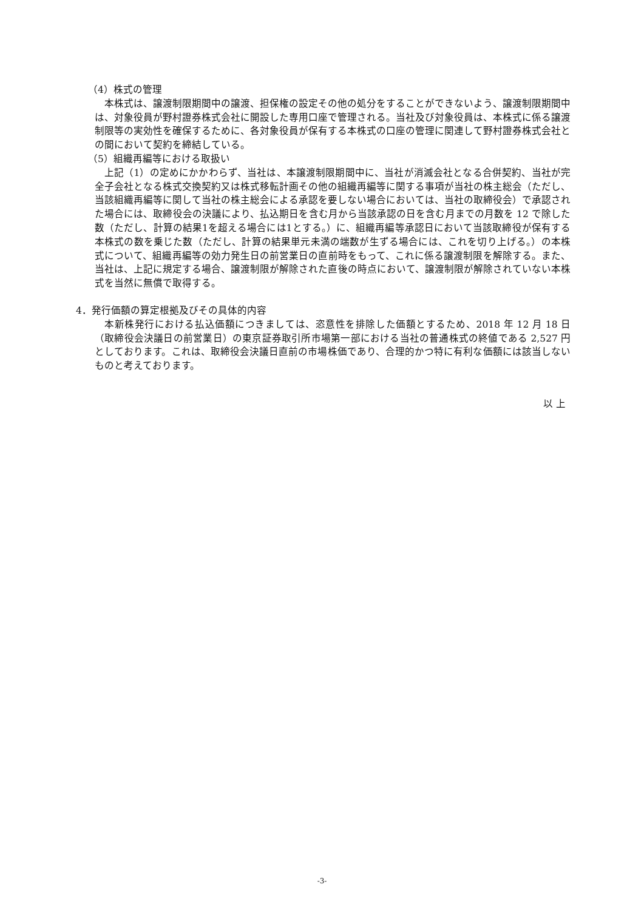（4）株式の管理
本株式は、譲渡制限期間中の譲渡、担保権の設定その他の処分をすることができないよう、譲渡制限期間中は、対象役員が野村證券株式会社に開設した専用口座で管理される。当社及び対象役員は、本株式に係る譲渡制限等の実効性を確保するために、各対象役員が保有する本株式の口座の管理に関連して野村證券株式会社との間において契約を締結している。
（5）組織再編等における取扱い
上記（1）の定めにかかわらず、当社は、本譲渡制限期間中に、当社が消滅会社となる合併契約、当社が完全子会社となる株式交換契約又は株式移転計画その他の組織再編等に関する事項が当社の株主総会（ただし、当該組織再編等に関して当社の株主総会による承認を要しない場合においては、当社の取締役会）で承認された場合には、取締役会の決議により、払込期日を含む月から当該承認の日を含む月までの月数を 12 で除した数（ただし、計算の結果1を超える場合には1とする。）に、組織再編等承認日において当該取締役が保有する本株式の数を乗じた数（ただし、計算の結果単元未満の端数が生ずる場合には、これを切り上げる。）の本株式について、組織再編等の効力発生日の前営業日の直前時をもって、これに係る譲渡制限を解除する。また、当社は、上記に規定する場合、譲渡制限が解除された直後の時点において、譲渡制限が解除されていない本株式を当然に無償で取得する。
4．発行価額の算定根拠及びその具体的内容
本新株発行における払込価額につきましては、恣意性を排除した価額とするため、2018 年 12 月 18 日（取締役会決議日の前営業日）の東京証券取引所市場第一部における当社の普通株式の終値である 2,527 円としております。これは、取締役会決議日直前の市場株価であり、合理的かつ特に有利な価額には該当しないものと考えております。
以 上
-3-